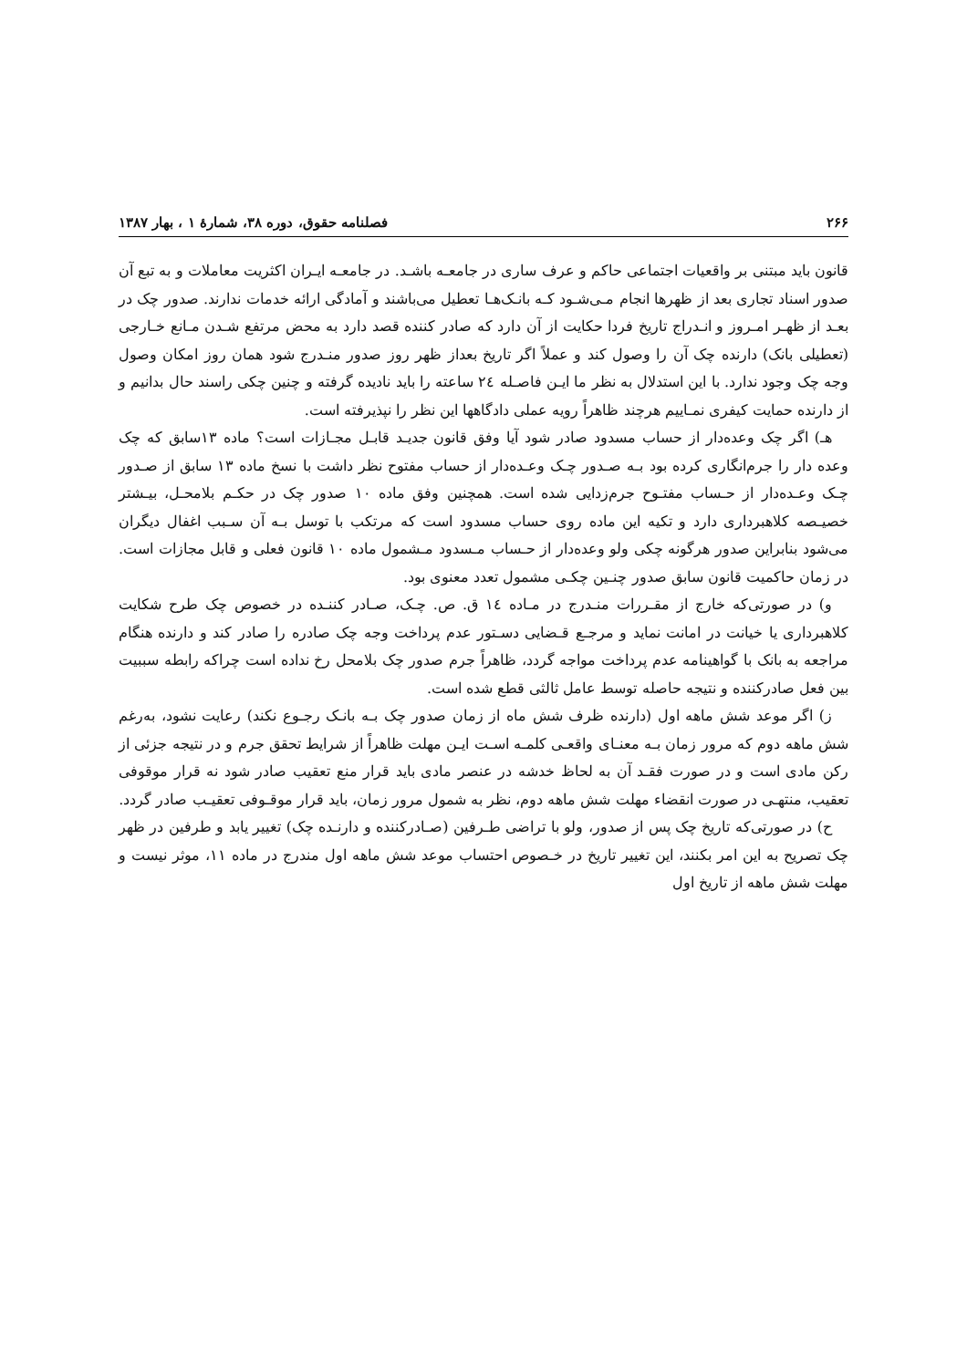۲۶۶ فصلنامه حقوق، دوره ۳۸، شمارهٔ ۱ ، بهار ۱۳۸۷
قانون باید مبتنی بر واقعیات اجتماعی حاکم و عرف ساری در جامعـه باشـد. در جامعـه ایـران اکثریت معاملات و به تبع آن صدور اسناد تجاری بعد از ظهرها انجام مـی‌شـود کـه بانـک‌هـا تعطیل می‌باشند و آمادگی ارائه خدمات ندارند. صدور چک در بعـد از ظهـر امـروز و انـدراج تاریخ فردا حکایت از آن دارد که صادر کننده قصد دارد به محض مرتفع شـدن مـانع خـارجی (تعطیلی بانک) دارنده چک آن را وصول کند و عملاً اگر تاریخ بعداز ظهر روز صدور منـدرج شود همان روز امکان وصول وجه چک وجود ندارد. با این استدلال به نظر ما ایـن فاصـله ٢٤ ساعته را باید نادیده گرفته و چنین چکی راسند حال بدانیم و از دارنده حمایت کیفری نمـاییم هرچند ظاهراً رویه عملی دادگاهها این نظر را نپذیرفته است.
هـ) اگر چک وعده‌دار از حساب مسدود صادر شود آیا وفق قانون جدیـد قابـل مجـازات است؟ ماده ۱۳سابق که چک وعده دار را جرم‌انگاری کرده بود بـه صـدور چـک وعـده‌دار از حساب مفتوح نظر داشت با نسخ ماده ۱۳ سابق از صـدور چـک وعـده‌دار از حـساب مفتـوح جرم‌زدایی شده است. همچنین وفق ماده ۱۰ صدور چک در حکـم بلامحـل، بیـشتر خصیـصه کلاهبرداری دارد و تکیه این ماده روی حساب مسدود است که مرتکب با توسل بـه آن سـبب اغفال دیگران می‌شود بنابراین صدور هرگونه چکی ولو وعده‌دار از حـساب مـسدود مـشمول ماده ۱۰ قانون فعلی و قابل مجازات است. در زمان حاکمیت قانون سابق صدور چنـین چکـی مشمول تعدد معنوی بود.
و) در صورتی‌که خارج از مقـررات منـدرج در مـاده ١٤ ق. ص. چـک، صـادر کننـده در خصوص چک طرح شکایت کلاهبرداری یا خیانت در امانت نماید و مرجـع قـضایی دسـتور عدم پرداخت وجه چک صادره را صادر کند و دارنده هنگام مراجعه به بانک با گواهینامه عدم پرداخت مواجه گردد، ظاهراً جرم صدور چک بلامحل رخ نداده است چراکه رابطه سببیت بین فعل صادرکننده و نتیجه حاصله توسط عامل ثالثی قطع شده است.
ز) اگر موعد شش ماهه اول (دارنده ظرف شش ماه از زمان صدور چک بـه بانـک رجـوع نکند) رعایت نشود، به‌رغم شش ماهه دوم که مرور زمان بـه معنـای واقعـی کلمـه اسـت ایـن مهلت ظاهراً از شرایط تحقق جرم و در نتیجه جزئی از رکن مادی است و در صورت فقـد آن به لحاظ خدشه در عنصر مادی باید قرار منع تعقیب صادر شود نه قرار موقوفی تعقیب، منتهـی در صورت انقضاء مهلت شش ماهه دوم، نظر به شمول مرور زمان، باید قرار موقـوفی تعقیـب صادر گردد.
ح) در صورتی‌که تاریخ چک پس از صدور، ولو با تراضی طـرفین (صـادرکننده و دارنـده چک) تغییر یابد و طرفین در ظهر چک تصریح به این امر بکنند، این تغییر تاریخ در خـصوص احتساب موعد شش ماهه اول مندرج در ماده ۱۱، موثر نیست و مهلت شش ماهه از تاریخ اول